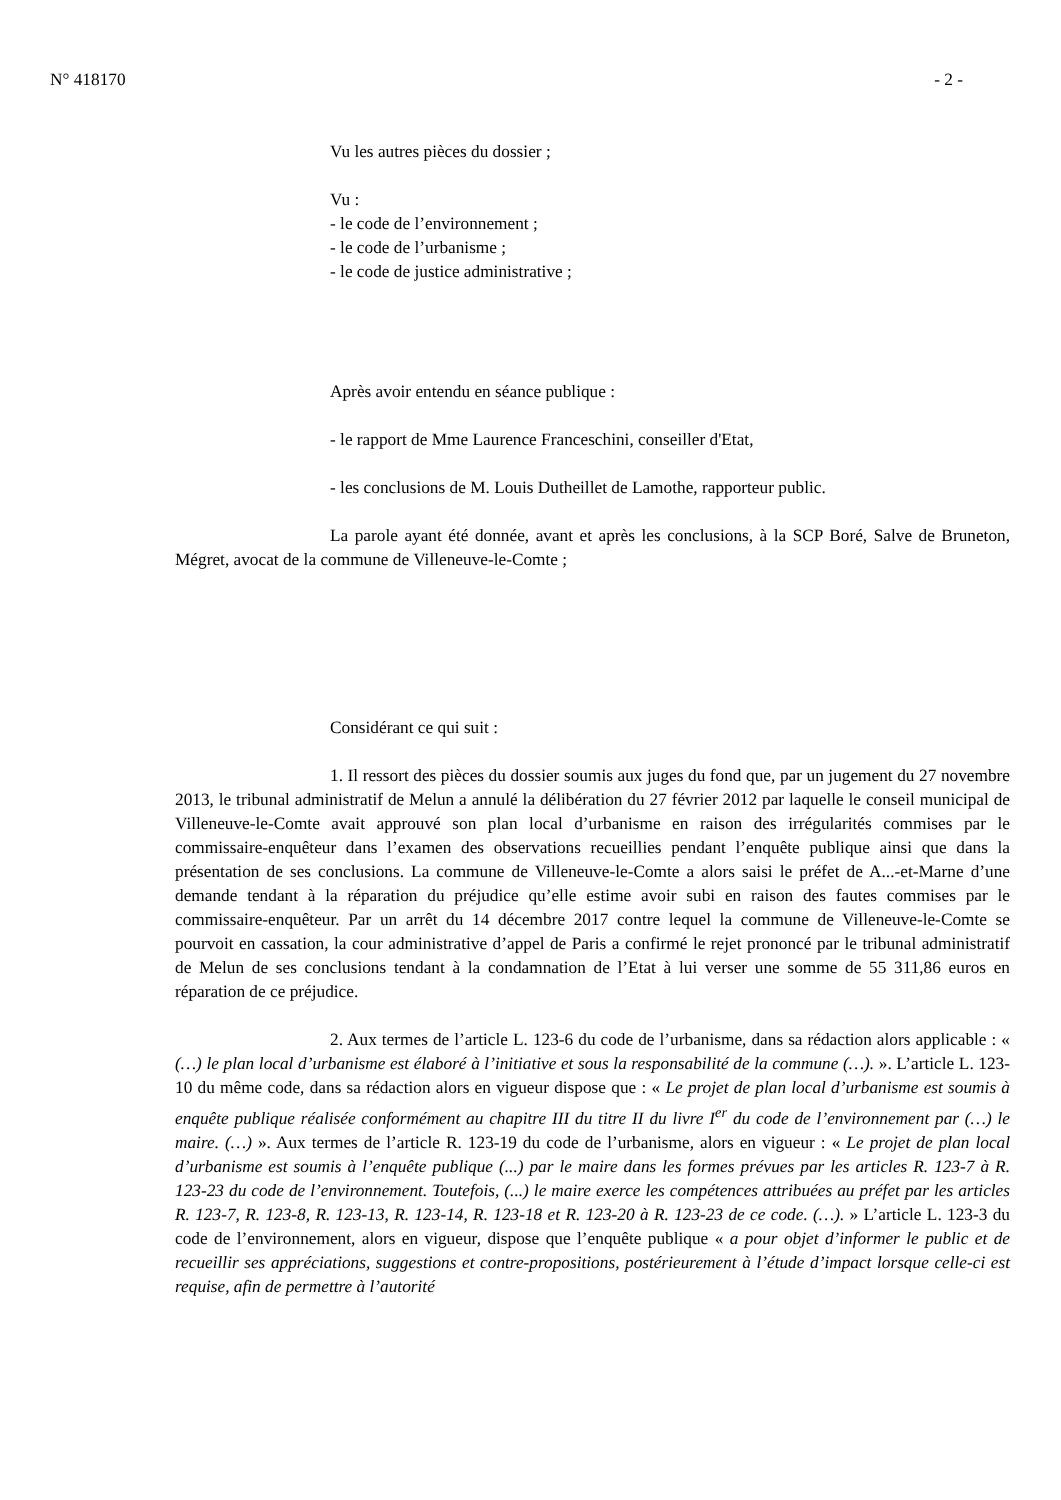N° 418170 - 2 -
Vu les autres pièces du dossier ;
Vu :
- le code de l’environnement ;
- le code de l’urbanisme ;
- le code de justice administrative ;
Après avoir entendu en séance publique :
- le rapport de Mme Laurence Franceschini, conseiller d'Etat,
- les conclusions de M. Louis Dutheillet de Lamothe, rapporteur public.
La parole ayant été donnée, avant et après les conclusions, à la SCP Boré, Salve de Bruneton, Mégret, avocat de la commune de Villeneuve-le-Comte ;
Considérant ce qui suit :
1. Il ressort des pièces du dossier soumis aux juges du fond que, par un jugement du 27 novembre 2013, le tribunal administratif de Melun a annulé la délibération du 27 février 2012 par laquelle le conseil municipal de Villeneuve-le-Comte avait approuvé son plan local d’urbanisme en raison des irrégularités commises par le commissaire-enquêteur dans l’examen des observations recueillies pendant l’enquête publique ainsi que dans la présentation de ses conclusions. La commune de Villeneuve-le-Comte a alors saisi le préfet de A...-et-Marne d’une demande tendant à la réparation du préjudice qu’elle estime avoir subi en raison des fautes commises par le commissaire-enquêteur. Par un arrêt du 14 décembre 2017 contre lequel la commune de Villeneuve-le-Comte se pourvoit en cassation, la cour administrative d’appel de Paris a confirmé le rejet prononcé par le tribunal administratif de Melun de ses conclusions tendant à la condamnation de l’Etat à lui verser une somme de 55 311,86 euros en réparation de ce préjudice.
2. Aux termes de l’article L. 123-6 du code de l’urbanisme, dans sa rédaction alors applicable : « (…) le plan local d’urbanisme est élaboré à l’initiative et sous la responsabilité de la commune (…). ». L’article L. 123-10 du même code, dans sa rédaction alors en vigueur dispose que : « Le projet de plan local d’urbanisme est soumis à enquête publique réalisée conformément au chapitre III du titre II du livre I<sup>er</sup> du code de l’environnement par (…) le maire. (…) ». Aux termes de l’article R. 123-19 du code de l’urbanisme, alors en vigueur : « Le projet de plan local d’urbanisme est soumis à l’enquête publique (...) par le maire dans les formes prévues par les articles R. 123-7 à R. 123-23 du code de l’environnement. Toutefois, (...) le maire exerce les compétences attribuées au préfet par les articles R. 123-7, R. 123-8, R. 123-13, R. 123-14, R. 123-18 et R. 123-20 à R. 123-23 de ce code. (…). » L’article L. 123-3 du code de l’environnement, alors en vigueur, dispose que l’enquête publique « a pour objet d’informer le public et de recueillir ses appréciations, suggestions et contre-propositions, postérieurement à l’étude d’impact lorsque celle-ci est requise, afin de permettre à l’autorité